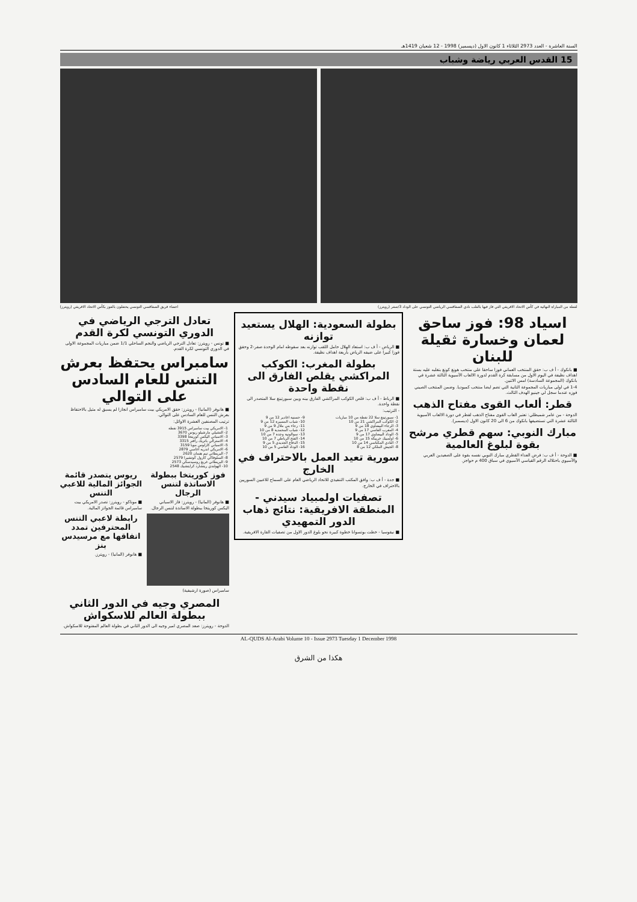السنة العاشرة - العدد 2973 الثلاثاء 1 كانون الاول (ديسمبر) 1998 - 12 شعبان 1419هـ
15 القدس العربي رياضة وشباب
لقطة من المباراة النهائية في كأس الاتحاد الافريقي التي فاز فيها بالقلب نادي الصفاقسي الرياضي التونسي على الوداد 3/صفر (رويترز) اعضاء فريق الصفاقسي التونسي يحتفلون بالفوز بكأس الاتحاد الافريقي (رويترز)
اسياد 98: فوز ساحق لعمان وخسارة ثقيلة للبنان
■ بانكوك - أ ف ب: حقق المنتخب العماني فوزا ساحقا على منتخب هونغ كونغ بتغلبه عليه بستة اهداف نظيفة في اليوم الاول من مسابقة كرة القدم لدورة الالعاب الآسيوية الثالثة عشرة في بانكوك (المجموعة السادسة) امس الاثنين.
1-4 في اولى مباريات المجموعة الثانية التي تضم ايضا منتخب كمبوديا. وضمن المنتخب الصيني فوزه عندما سجل لي جينيو الهدف الثالث.
قطر: ألعاب القوى مفتاح الذهب
الدوحة - من عامر شميطلي: تعتبر العاب القوى مفتاح الذهب لقطر في دورة الالعاب الآسيوية الثالثة عشرة التي تستضيفها بانكوك من 6 الى 20 كانون الاول (ديسمبر).
مبارك النوبي: سهم قطري مرشح بقوة لبلوغ العالمية
■ الدوحة - أ ف ب: فرض العداء القطري مبارك النوبي نفسه بقوة على الصعيدين العربي والآسيوي باحتلاله الرقم القياسي الآسيوي في سباق 400 م حواجز.
بطولة السعودية: الهلال يستعيد توازنه
■ الرياض - أ ف ب: استعاد الهلال حامل اللقب توازنه بعد سقوطه امام الوحدة صفر-2 وحقق فوزا كبيرا على ضيفه الرياض بأربعة اهداف نظيفة.
بطولة المغرب: الكوكب المراكشي يقلص الفارق الى نقطة واحدة
■ الرباط - أ ف ب: قلص الكوكب المراكشي الفارق بينه وبين سبورتينغ سلا المتصدر الى نقطة واحدة.
- الترتيب:
| 1- سبورتينغ سلا 22 نقطة من 10 مباريات | 9- حسنية اغادير 12 من 9 |
| 2- الكوكب المراكشي 21 من 10 | 10- شباب المسيرة 12 من 9 |
| 3- الرجاء البيضاوي 18 من 9 | 11- رجاء بني ملال 9 من 9 |
| 4- المغرب الفاسي 17 من 9 | 12- شباب المحمدية 8 من 10 |
| 5- الوداد البيضاوي 17 من 9 | 13- سوالونية وجدة 7 من 10 |
| 6- اولمبيك خريبكة 15 من 10 | 14- الفتح الرباطي 7 من 10 |
| 7- النادي المكناسي 14 من 10 | 15- الدفاع الجديدي 5 من 9 |
| 8- الجيش الملكي 12 من 8 | 16- الوداد الفاسي 5 من 10 |
سورية تعيد العمل بالاحتراف في الخارج
■ جدة - أ ف ب: وافق المكتب التنفيذي للاتحاد الرياضي العام على السماح للاعبين السوريين بالاحتراف في الخارج.
تصفيات اولمبياد سيدني - المنطقة الافريقية: نتائج ذهاب الدور التمهيدي
■ نيقوسيا - خطت بوتسوانا خطوة كبيرة نحو بلوغ الدور الاول من تصفيات القارة الافريقية.
تعادل الترجي الرياضي في الدوري التونسي لكرة القدم
■ تونس - رويترز: تعادل الترجي الرياضي والنجم الساحلي 1/1 ضمن مباريات المجموعة الاولى في الدوري التونسي لكرة القدم.
سامبراس يحتفظ بعرش التنس للعام السادس على التوالي
■ هانوفر (المانيا) - رويترز: حقق الامريكي بيت سامبراس انجازا لم يسبق له مثيل بالاحتفاظ بعرش التنس للعام السادس على التوالي.
ترتيب المصنفين العشرة الاوائل:
| 1- الامريكي بيت سامبراس 3915 نقطة |
| 2- التشيلي مارشيلو ريوس 3670 |
| 3- الاسباني اليكس كوريتخا 3398 |
| 4- الاسترالي باتريك رافتر 3315 |
| 5- الاسباني كارلوس مويا 3159 |
| 6- الامريكي اندريه اغاسي 2879 |
| 7- البريطاني تيم هنمان 2620 |
| 8- السلوفاكي كارول كوتشيرا 2579 |
| 9- البريطاني غريغ روسيدسكي 2573 |
| 10- الهولندي ريتشارد كرايتشيك 2548 |
فوز كوريتخا ببطولة الاساتذة لتنس الرجال
■ هانوفر (المانيا) - رويترز: فاز الاسباني اليكس كوريتخا ببطولة الاساتذة لتنس الرجال.
سامبراس (صورة ارشيفية)
ريوس يتصدر قائمة الجوائز المالية للاعبي التنس
■ موناكو - رويترز: تصدر الامريكي بيت سامبراس قائمة الجوائز المالية.
رابطة لاعبي التنس المحترفين تمدد اتفاقها مع مرسيدس بنز
■ هانوفر (المانيا) - رويترز.
المصري وجيه في الدور الثاني ببطولة العالم للاسكواش
الدوحة - رويترز: صعد المصري امير وجيه الى الدور الثاني في بطولة العالم المفتوحة للاسكواش.
AL-QUDS Al-Arabi Volume 10 - Issue 2973 Tuesday 1 December 1998
هكذا من الشرق